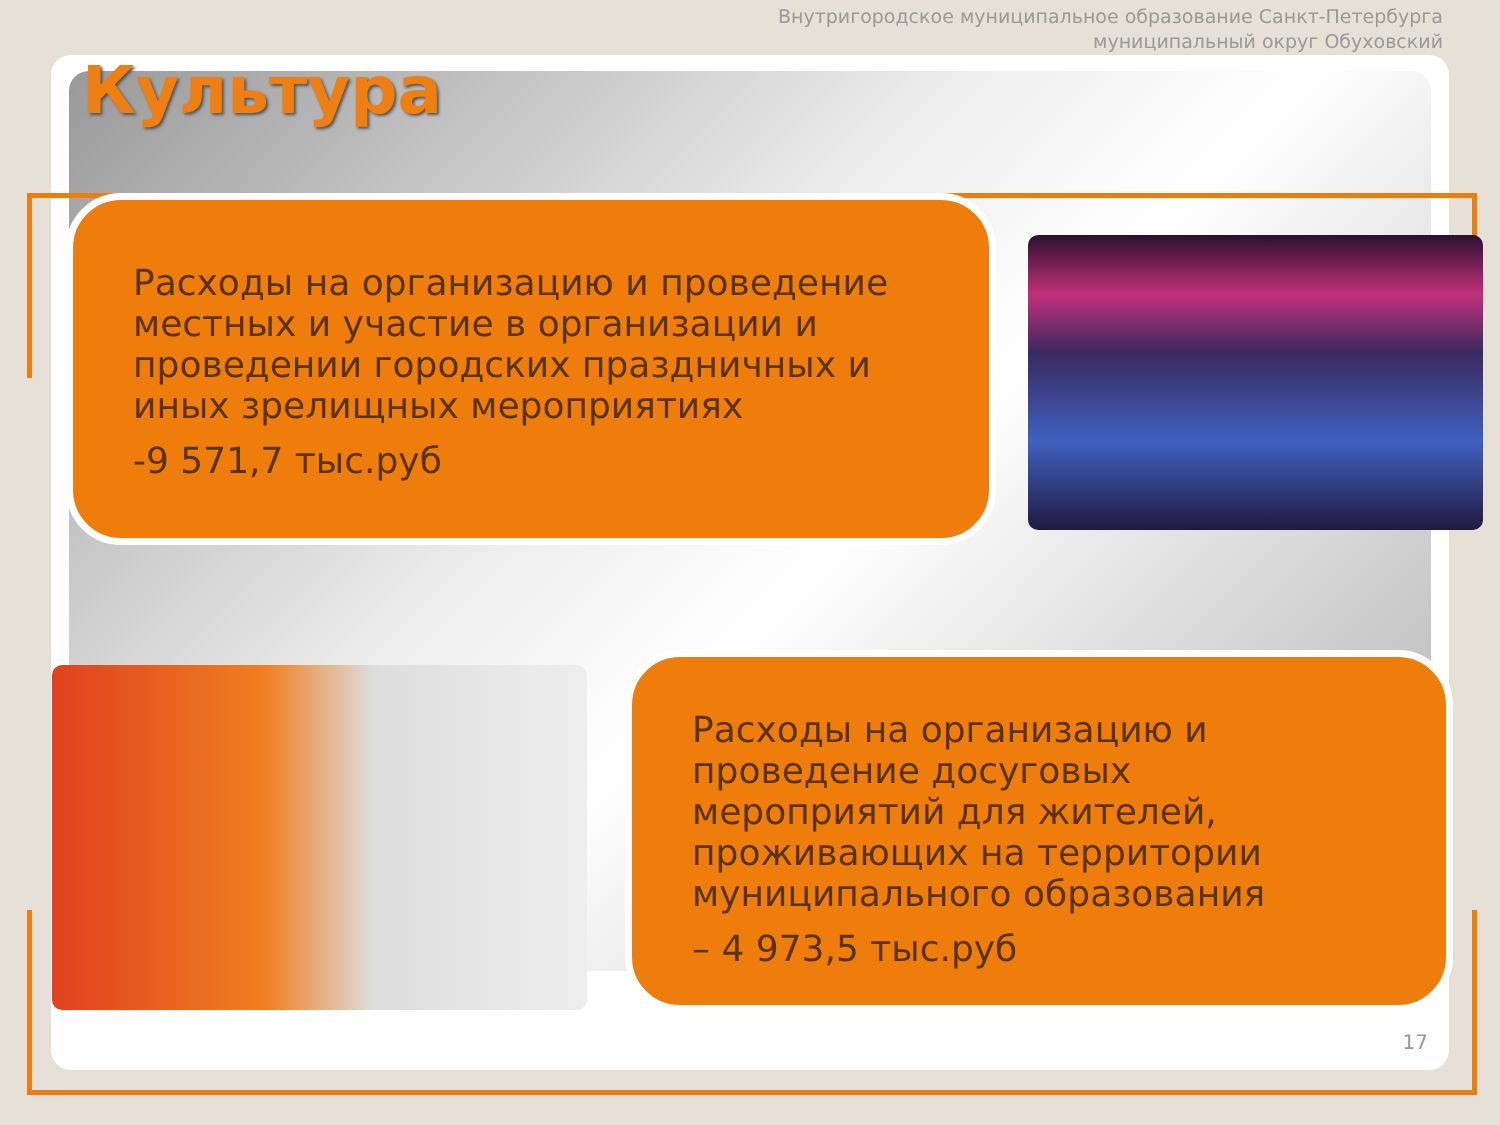Внутригородское муниципальное образование Санкт-Петербурга
муниципальный округ Обуховский
Культура
Расходы на организацию и проведение местных и участие в организации и проведении городских праздничных и иных зрелищных мероприятиях
-9 571,7 тыс.руб
Расходы на организацию и проведение досуговых мероприятий для жителей, проживающих на территории муниципального образования
– 4 973,5 тыс.руб
17